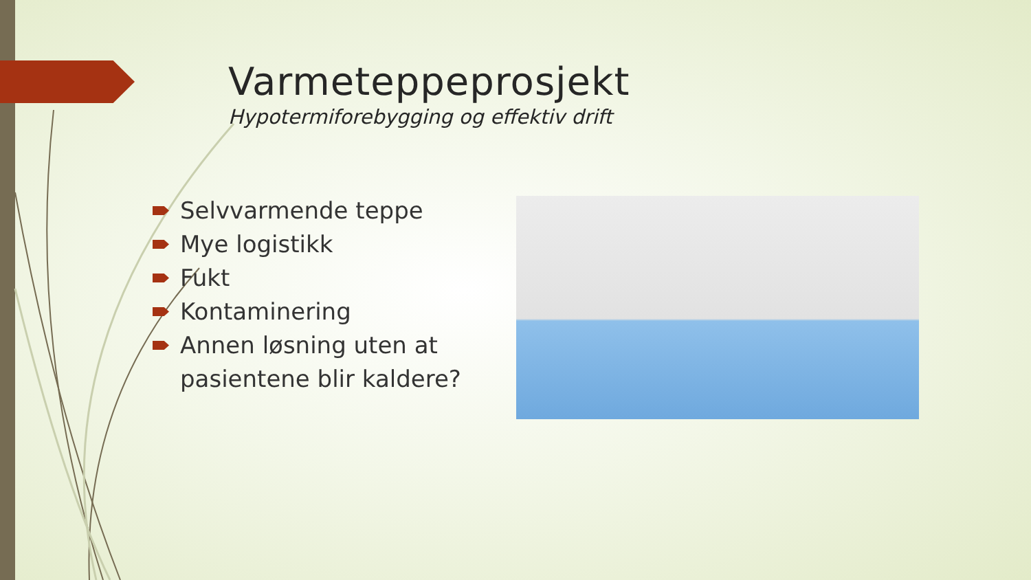Varmeteppeprosjekt
Hypotermiforebygging og effektiv drift
Selvvarmende teppe
Mye logistikk
Fukt
Kontaminering
Annen løsning uten at pasientene blir kaldere?